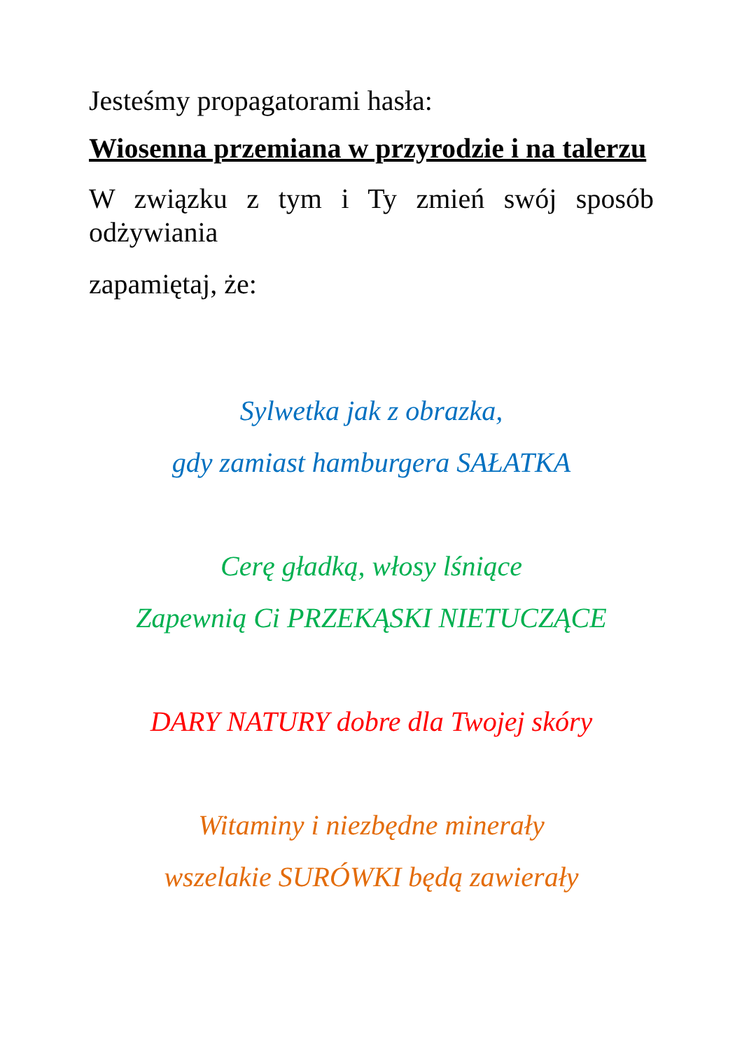Jesteśmy propagatorami hasła:
Wiosenna przemiana w przyrodzie i na talerzu
W związku z tym i Ty zmień swój sposób odżywiania
zapamiętaj, że:
Sylwetka jak z obrazka,
gdy zamiast hamburgera SAŁATKA
Cerę gładką, włosy lśniące
Zapewnią Ci PRZEKĄSKI NIETUCZĄCE
DARY NATURY dobre dla Twojej skóry
Witaminy i niezbędne minerały
wszelakie SURÓWKI będą zawierały